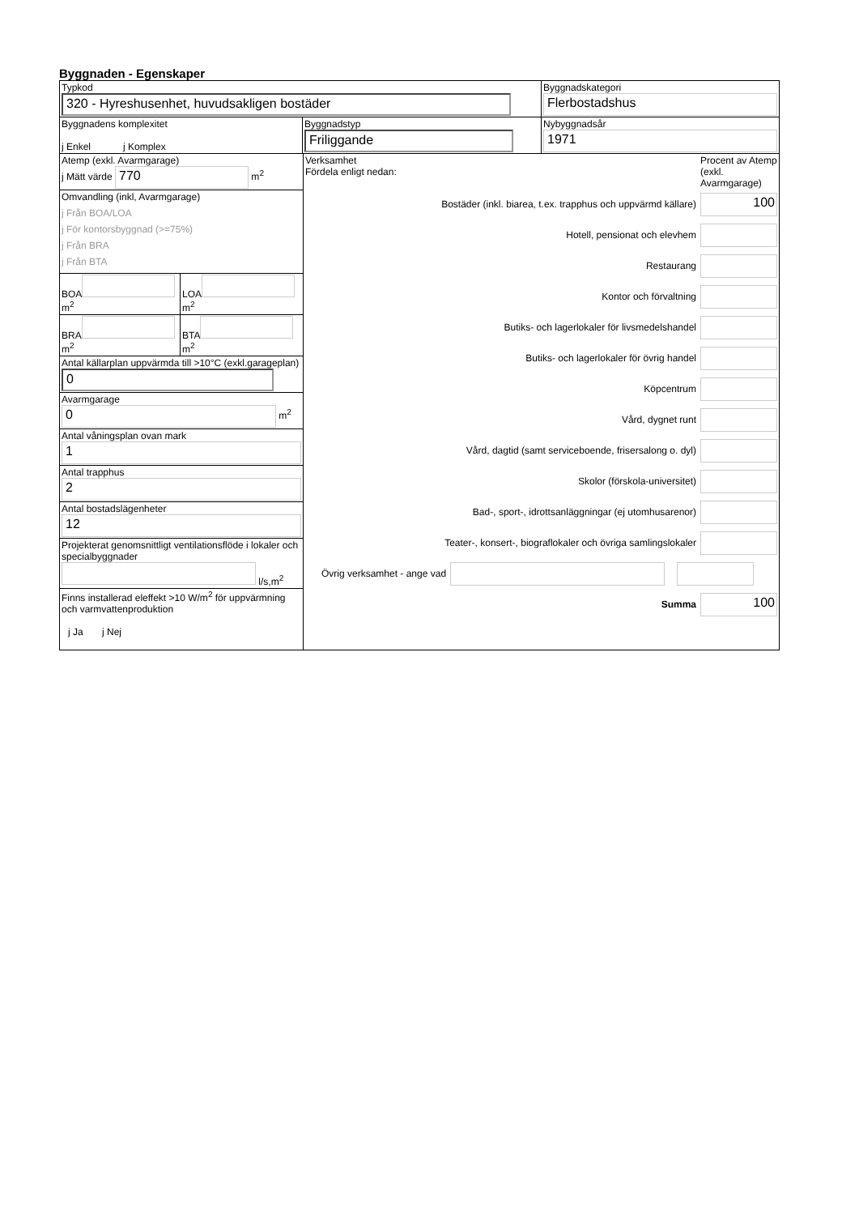Byggnaden - Egenskaper
Typkod
320 - Hyreshusenhet, huvudsakligen bostäder
Byggnadskategori
Flerbostadshus
Byggnadens komplexitet
j Enkel j Komplex
Byggnadstyp
Friliggande
Nybyggnadsår
1971
Atemp (exkl. Avarmgarage)
j Mätt värde 770 m<sup>2</sup>
Omvandling (inkl, Avarmgarage)
j Från BOA/LOA
j För kontorsbyggnad (>=75%)
j Från BRA
j Från BTA
BOA
m<sup>2</sup>
LOA
m<sup>2</sup>
BRA
m<sup>2</sup>
BTA
m<sup>2</sup>
Antal källarplan uppvärmda till >10°C (exkl.garageplan)
0
Avarmgarage
0 m<sup>2</sup>
Antal våningsplan ovan mark
1
Antal trapphus
2
Antal bostadslägenheter
12
Projekterat genomsnittligt ventilationsflöde i lokaler och specialbyggnader
l/s,m<sup>2</sup>
Finns installerad eleffekt >10 W/m<sup>2</sup> för uppvärmning och varmvattenproduktion
j Ja j Nej
Verksamhet
Fördela enligt nedan:
Procent av Atemp (exkl. Avarmgarage)
Bostäder (inkl. biarea, t.ex. trapphus och uppvärmd källare)
100
Hotell, pensionat och elevhem
Restaurang
Kontor och förvaltning
Butiks- och lagerlokaler för livsmedelshandel
Butiks- och lagerlokaler för övrig handel
Köpcentrum
Vård, dygnet runt
Vård, dagtid (samt serviceboende, frisersalong o. dyl)
Skolor (förskola-universitet)
Bad-, sport-, idrottsanläggningar (ej utomhusarenor)
Teater-, konsert-, biograflokaler och övriga samlingslokaler
Övrig verksamhet - ange vad
Summa
100